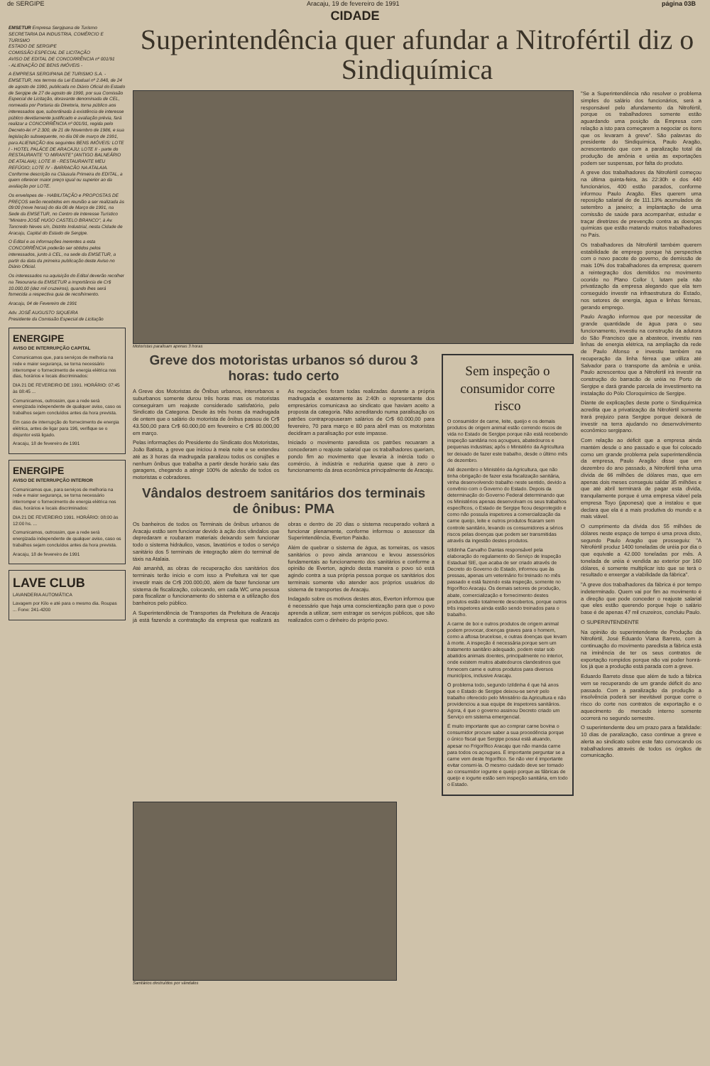de SERGIPE Aracaju, 19 de fevereiro de 1991 página 03B
CIDADE
EMSETUR Empresa Sergipana de Turismo
SECRETARIA DA INDUSTRIA, COMÉRCIO E TURISMO
ESTADO DE SERGIPE
COMISSÃO ESPECIAL DE LICITAÇÃO
AVISO DE EDITAL DE CONCORRÊNCIA nº 001/91
- ALIENAÇÃO DE BENS IMÓVEIS -
A EMPRESA SERGIPANA DE TURISMO S.A. - EMSETUR, nos termos da Lei Estadual nº 2.848, de 24 de agosto de 1990, publicada no Diário Oficial do Estado de Sergipe de 27 de agosto de 1990, por sua Comissão Especial de Licitação, doravante denominada de CEL, nomeada por Portaria da Diretoria, torna público aos interessados que, subordinada à existência de interesse público devidamente justificado e avaliação prévia, fará realizar a CONCORRÊNCIA nº 001/91, regida pelo Decreto-lei nº 2.300, de 21 de Novembro de 1986, e sua legislação subsequente, no dia 08 de março de 1991, para ALIENAÇÃO dos seguintes BENS IMÓVEIS: LOTE I - HOTEL PALÁCE DE ARACAJU; LOTE II - parte do RESTAURANTE "O MIRANTE" (ANTIGO BALNEÁRIO DE ATALAIA); LOTE III - RESTAURANTE MEU REFÚGIO; LOTE IV - BARRACÃO NA ATALAIA. Conforme descrição na Cláusula Primeira do EDITAL, a quem oferecer maior preço igual ou superior ao da avaliação por LOTE.
Os envelopes de - HABILITAÇÃO e PROPOSTAS DE PREÇOS serão recebidos em reunião a ser realizada às 09:00 (nove horas) do dia 08 de Março de 1991, na Sede da EMSETUR, no Centro de Interesse Turístico "Ministro JOSÉ HUGO CASTELO BRANCO", à Av. Tancredo Neves s/n, Distrito Industrial, nesta Cidade de Aracaju, Capital do Estado de Sergipe.
O Edital e as informações inerentes a esta CONCORRÊNCIA poderão ser obtidos pelos interessados, junto à CEL, na sede da EMSETUR, a partir da data da primeira publicação deste Aviso no Diário Oficial.
Os interessados na aquisição do Edital deverão recolher na Tesouraria da EMSETUR a importância de Cr$ 10.000,00 (dez mil cruzeiros), quando lhes será fornecida a respectiva guia de recolhimento.
Aracaju, 04 de Fevereiro de 1991
Adv. JOSÉ AUGUSTO SIQUEIRA
Presidente da Comissão Especial de Licitação
ENERGIPE
AVISO DE INTERRUPÇÃO CAPITAL
Comunicamos que, para serviços de melhoria na rede e maior segurança, se torna necessário interromper o fornecimento de energia elétrica nos dias, horários e locais discriminados:
DIA 21 DE FEVEREIRO DE 1991. HORÁRIO: 07:45 às 08:45 ...
Comunicamos, outrossim, que a rede será energizada independente de qualquer aviso, caso os trabalhos sejam concluídos antes da hora prevista.
Em caso de interrupção do fornecimento de energia elétrica, antes de ligar para 196, verifique se o disjuntor está ligado.
Aracaju, 18 de fevereiro de 1991
ENERGIPE
AVISO DE INTERRUPÇÃO INTERIOR
Comunicamos que, para serviços de melhoria na rede e maior segurança, se torna necessário interromper o fornecimento de energia elétrica nos dias, horários e locais discriminados:
DIA 21 DE FEVEREIRO 1991. HORÁRIO: 08:00 às 12:00 hs. ...
Comunicamos, outrossim, que a rede será energizada independente de qualquer aviso, caso os trabalhos sejam concluídos antes da hora prevista.
Aracaju, 18 de fevereiro de 1991
LAVE CLUB
LAVANDERIA AUTOMÁTICA
Lavagem por Kilo e até para o mesmo dia. Roupas ... Fone: 241-4200
Superintendência quer afundar a Nitrofértil diz o Sindiquímica
Motoristas paralisam apenas 3 horas
Greve dos motoristas urbanos só durou 3 horas: tudo certo
A Greve dos Motoristas de Ônibus urbanos, interurbanos e suburbanos somente durou três horas mas os motoristas conseguiram um reajuste considerado satisfatório, pelo Sindicato da Categona. Desde às três horas da madrugada de ontem que o salário do motorista de ônibus passou de Cr$ 43.500,00 para Cr$ 60.000,00 em fevereiro e Cr$ 80.000,00 em março.
Pelas informações do Presidente do Sindicato dos Motoristas, João Batista, a greve que iniciou à meia noite e se extendeu até as 3 horas da madrugada paralizou todos os corujões e nenhum ônibus que trabalha a partir desde horário saiu das garagens, chegando a atingir 100% de adesão de todos os motoristas e cobradores.
As negociações foram todas realizadas durante a própria madrugada e exatamente às 2:40h o representante dos empresários comunicava ao sindicato que haviam aceito a proposta da categoria. Não acreditando numa paralisação os patrões contrapropuseram salários de Cr$ 60.000,00 para fevereiro, 70 para março e 80 para abril mas os motoristas decidiram a paralisação por este impasse.
Iniciado o movimento paredista os patrões recuaram a concederam o reajuste salarial que os trabalhadores queriam, pondo fim ao movimento que levaria à inércia todo o comércio, à indústria e reduziria quase que à zero o funcionamento da área econômica principalmente de Aracaju.
Vândalos destroem sanitários dos terminais de ônibus: PMA
Os banheiros de todos os Terminais de ônibus urbanos de Aracaju estão sem funcionar devido à ação dos vândalos que depredaram e roubaram materiais deixando sem funcionar todo o sistema hidráulico, vasos, lavatórios e todos o serviço sanitário dos 5 terminais de integração além do terminal de táxis na Atalaia.
Até amanhã, as obras de recuperação dos sanitários dos terminais terão início e com isso a Prefeitura vai ter que investir mais de Cr$ 200.000,00, além de fazer funcionar um sistema de fiscalização, colocando, em cada WC uma pessoa para fiscalizar o funcionamento do sistema e a utilização dos banheiros pelo público.
A Superintendência de Transportes da Prefeitura de Aracaju já está fazendo a contratação da empresa que realizará as obras e dentro de 20 dias o sistema recuperado voltará a funcionar plenamente, conforme informou o assessor da Superintendência, Everton Paixão.
Além de quebrar o sistema de água, as torneiras, os vasos sanitários o povo ainda arrancou e levou assessórios fundamentais ao funcionamento dos sanitários e conforme a opinião de Everton, agindo desta maneira o povo só está agindo contra a sua própria pessoa porque os sanitários dos terminais somente vão atender aos próprios usuários do sistema de transportes de Aracaju.
Indagado sobre os motivos destes atos, Everton informou que é necessário que haja uma conscientização para que o povo aprenda a utilizar, sem estragar os serviços públicos, que são realizados com o dinheiro do próprio povo.
Sem inspeção o consumidor corre risco
O consumidor de carne, leite, queijo e os demais produtos de origem animal estão correndo riscos de vida no Estado de Sergipe porque não está recebendo inspeção sanitária nos açougues, abatedouros e pequenas industrias; após o Ministério da Agricultura ter deixado de fazer este trabalho, desde o último mês de dezembro.
Até dezembro o Ministério da Agricultura, que não tinha obrigação de fazer esta fiscalização sanitária, vinha desenvolvendo trabalho neste sentido, devido a convênio com o Governo do Estado. Depois da determinação do Governo Federal determinando que os Ministérios apenas desenvolvam os seus trabalhos específicos, o Estado de Sergipe ficou desprotegido e como não possuía inspetores a comercialização da carne queijo, leite e outros produtos ficaram sem controle sanitário, levando os consumidores a sérios riscos pelas doenças que podem ser transmitidas através da ingestão destes produtos.
Izildinha Carvalho Dantas responsável pela elaboração do regulamento do Serviço de Inspeção Estadual SIE, que acaba de ser criado através de Decreto do Governo do Estado, informou que às pressas, apenas um veterinário foi treinado no mês passado e está fazendo esta inspeção, somente no frigorífico Aracaju. Os demais setores de produção, abate, comercialização e fornecimento destes produtos estão totalmente descobertos, porque outros três inspetores ainda estão sendo treinados para o trabalho.
A carne de boi e outros produtos de origem animal podem provocar, doenças graves para o homem, como a aftosa brucelose, e outras doenças que levam à morte. A inspeção é necessária porque sem um tratamento sanitário adequado, podem estar sob abatidos animais doentes, principalmente no interior, onde existem muitos abatedouros clandestinos que fornecem carne e outros produtos para diversos municípios, inclusive Aracaju.
O problema todo, segundo Izildinha é que há anos que o Estado de Sergipe deixou-se servir pelo trabalho oferecido pelo Ministério da Agricultura e não providenciou a sua equipe de inspetores sanitários. Agora, é que o governo assinou Decreto criado um Serviço em sistema emergencial.
É muito importante que ao comprar carne bovina o consumidor procure saber a sua procedência porque o único fiscal que Sergipe possui está atuando, apesar no Frigorífico Aracaju que não manda carne para todos os açougues. É importante perguntar se a carne vem deste frigorífico. Se não vier é importante evitar consmi-la. O mesmo cuidado deve ser tomado ao consumidor iogunte e queijo porque as fábricas de queijo e iogurte estão sem inspeção sanitária, em todo o Estado.
Sanitários destruídos por vândalos
"Se a Superintendência não resolver o problema simples do salário dos funcionários, será a responsável pelo afundamento da Nitrofértil, porque os trabalhadores somente estão aguardando uma posição da Empresa com relação a isto para começarem a negociar os ítens que os levaram à greve". São palavras do presidente do Sindiquímica, Paulo Aragão, acrescentando que com a paralização total da produção de amônia e uréia as exportações podem ser suspensas, por falta do produto.
A greve dos trabalhadores da Nitrofértil começou na última quinta-feira, às 22:30h e dos 440 funcionários, 400 estão parados, conforme informou Paulo Aragão. Eles querem uma reposição salarial de de 111.13% acumulados de setembro a janeiro; a implantação de uma comissão de saúde para acompanhar, estudar e traçar diretrizes de prevenção contra as doenças químicas que estão matando muitos trabalhadores no País.
Os trabalhadores da Nitrofértil também querem estabilidade de emprego porque há perspectiva com o novo pacote do governo, de demissão de mais 10% dos trabalhadores da empresa; querem a reintegração dos demitidos no movimento ocorido no Plano Collor I, lutam pela não privatização da empresa alegando que ela tem conseguido investir na infraestrutura do Estado, nos setores de energia, água e linhas férreas, gerando emprego.
Paulo Aragão informou que por necessitar de grande quantidade de água para o seu funcionamento, investiu na construção da adutora do São Francisco que a abastece, investiu nas linhas de energia elétrica, na ampliação da rede de Paulo Afonso e investiu também na recuperação da linha férrea que utiliza até Salvador para o transporte da amônia e uréia. Paulo acrescentou que a Nitrofértil irá investir na construção do barracão de uréia no Porto de Sergipe e dará grande parcela de investimento na instalação do Pólo Cloroquímico de Sergipe.
Diante de explicações deste porte o Sindiquímica acredita que a privatização da Nitrofértil somente trará prejuizo para Sergipe porque deixará de investir na terra ajudando no desenvolvimento econômico sergipano.
Com relação ao déficit que a empresa ainda mantém desde o ano passado e que foi colocado como um grande problema pela superintendência da empresa, Paulo Aragão disse que em dezembro do ano passado, a Nitrofértil tinha uma dívida de 66 milhões de dólares mas, que em apenas dois meses conseguiu saldar 35 milhões e que até abril terminará de pagar esta dívida, tranquilamente porque é uma empresa viável pela empresa Toyo (japonesa) que a instalou e que declara que ela é a mais produtiva do mundo e a mais viável.
O cumprimento da dívida dos 55 milhões de dólares neste espaço de tempo é uma prova disto, segundo Paulo Aragão que prosseguiu: "A Nitrofértil produz 1400 toneladas de uréia por dia o que equivale a 42.000 toneladas por mês. A tonelada de uréia é vendida ao exterior por 160 dólares, é somente multiplicar isto que se terá o resultado e enxergar a viabilidade da fábrica".
"A greve dos trabalhadores da fábrica é por tempo indeterminado. Quem vai por fim ao movimento é a direção que pode conceder o reajuste salarial que eles estão querendo porque hoje o salário base é de apenas 47 mil cruzeiros, concluiu Paulo.
O SUPERINTENDENTE
Na opinião do superintendente de Produção da Nitrofértil, José Eduardo Viana Barreto, com à continuação do movimento paredista a fábrica está na iminência de ter os seus contratos de exportação rompidos porque não vai poder honrá-los já que a produção está parada com a greve.
Eduardo Barreto disse que além de tudo a fábrica vem se recuperando de um grande déficit do ano passado. Com a paralização da produção a insolvência poderá ser inevitável porque corre o risco do corte nos contratos de exportação e o aquecimento do mercado interno somente ocorrerá no segundo semestre.
O superintendente deu um prazo para a fatalidade: 10 dias de paralização, caso continue a greve e alerta ao sindicato sobre este fato convocando os trabalhadores através de todos os órgãos de comunicação.